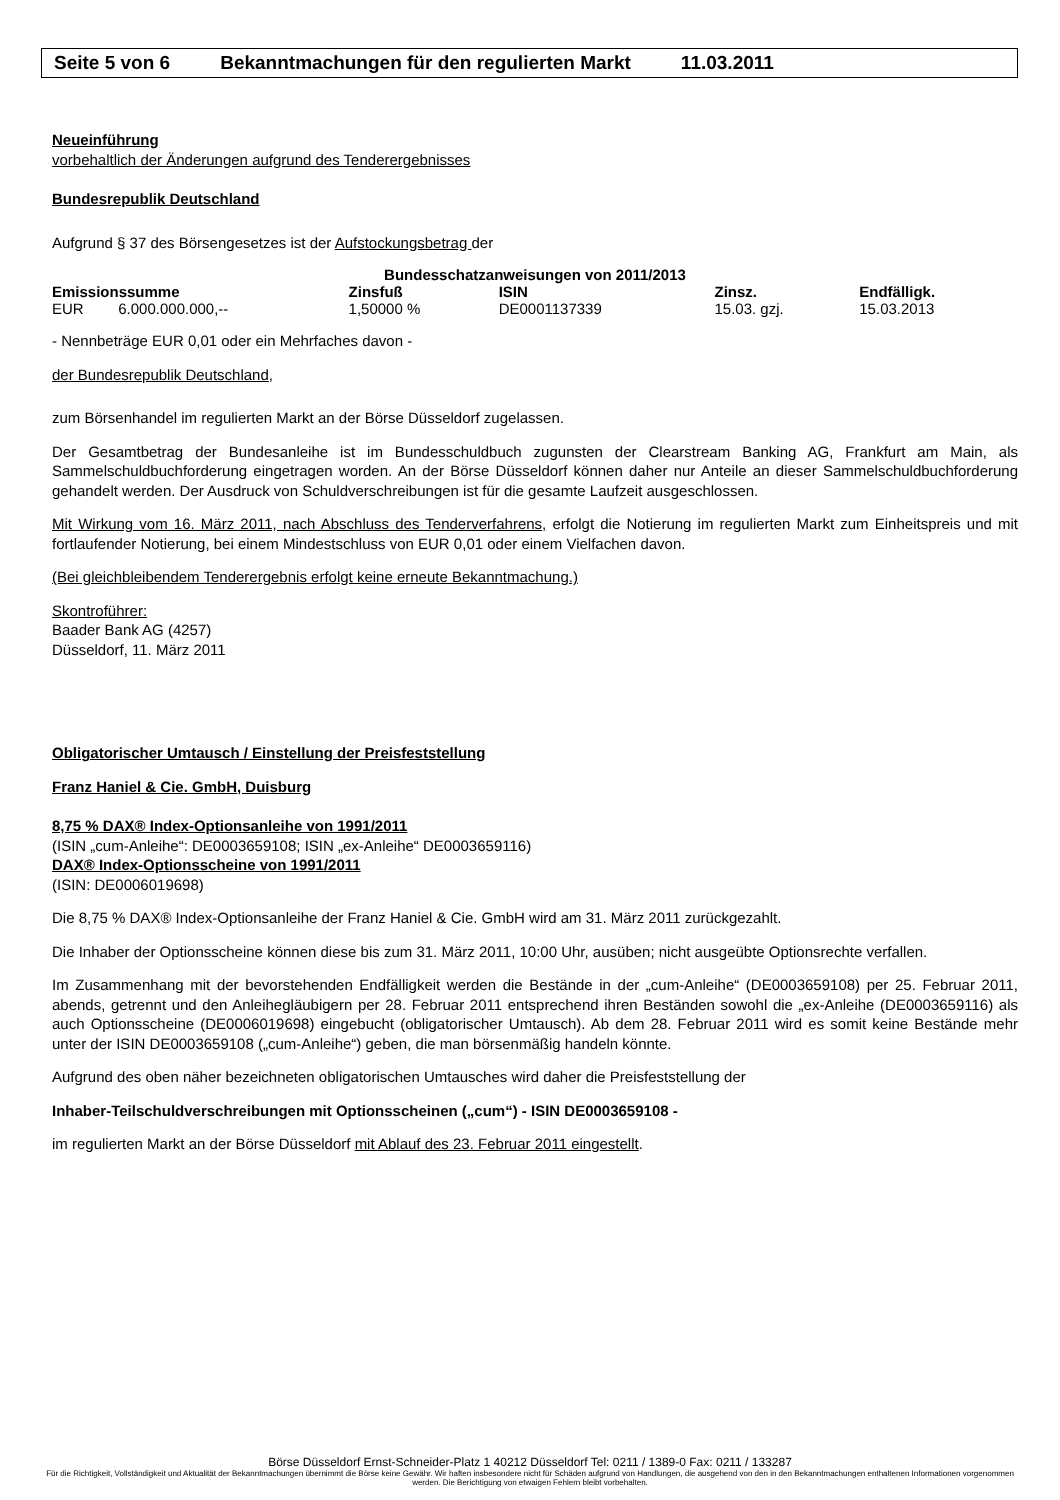Seite 5 von 6 Bekanntmachungen für den regulierten Markt 11.03.2011
Neueinführung
vorbehaltlich der Änderungen aufgrund des Tenderergebnisses
Bundesrepublik Deutschland
Aufgrund § 37 des Börsengesetzes ist der Aufstockungsbetrag der
| Bundesschatzanweisungen von 2011/2013 | | | | | |
| --- | --- | --- | --- | --- | --- |
| Emissionssumme | | Zinsfuß | ISIN | Zinsz. | Endfälligk. |
| EUR | 6.000.000.000,-- | 1,50000 % | DE0001137339 | 15.03. gzj. | 15.03.2013 |
- Nennbeträge EUR 0,01 oder ein Mehrfaches davon -
der Bundesrepublik Deutschland,
zum Börsenhandel im regulierten Markt an der Börse Düsseldorf zugelassen.
Der Gesamtbetrag der Bundesanleihe ist im Bundesschuldbuch zugunsten der Clearstream Banking AG, Frankfurt am Main, als Sammelschuldbuchforderung eingetragen worden. An der Börse Düsseldorf können daher nur Anteile an dieser Sammelschuldbuchforderung gehandelt werden. Der Ausdruck von Schuldverschreibungen ist für die gesamte Laufzeit ausgeschlossen.
Mit Wirkung vom 16. März 2011, nach Abschluss des Tenderverfahrens, erfolgt die Notierung im regulierten Markt zum Einheitspreis und mit fortlaufender Notierung, bei einem Mindestschluss von EUR 0,01 oder einem Vielfachen davon.
(Bei gleichbleibendem Tenderergebnis erfolgt keine erneute Bekanntmachung.)
Skontroführer:
Baader Bank AG (4257)
Düsseldorf, 11. März 2011
Obligatorischer Umtausch / Einstellung der Preisfeststellung
Franz Haniel & Cie. GmbH, Duisburg
8,75 % DAX® Index-Optionsanleihe von 1991/2011
(ISIN „cum-Anleihe“: DE0003659108; ISIN „ex-Anleihe“ DE0003659116)
DAX® Index-Optionsscheine von 1991/2011
(ISIN: DE0006019698)
Die 8,75 % DAX® Index-Optionsanleihe der Franz Haniel & Cie. GmbH wird am 31. März 2011 zurückgezahlt.
Die Inhaber der Optionsscheine können diese bis zum 31. März 2011, 10:00 Uhr, ausüben; nicht ausgeübte Optionsrechte verfallen.
Im Zusammenhang mit der bevorstehenden Endfälligkeit werden die Bestände in der „cum-Anleihe“ (DE0003659108) per 25. Februar 2011, abends, getrennt und den Anleihegläubigern per 28. Februar 2011 entsprechend ihren Beständen sowohl die „ex-Anleihe (DE0003659116) als auch Optionsscheine (DE0006019698) eingebucht (obligatorischer Umtausch). Ab dem 28. Februar 2011 wird es somit keine Bestände mehr unter der ISIN DE0003659108 („cum-Anleihe“) geben, die man börsenmäßig handeln könnte.
Aufgrund des oben näher bezeichneten obligatorischen Umtausches wird daher die Preisfeststellung der
Inhaber-Teilschuldverschreibungen mit Optionsscheinen („cum“) - ISIN DE0003659108 -
im regulierten Markt an der Börse Düsseldorf mit Ablauf des 23. Februar 2011 eingestellt.
Börse Düsseldorf Ernst-Schneider-Platz 1 40212 Düsseldorf Tel: 0211 / 1389-0 Fax: 0211 / 133287
Für die Richtigkeit, Vollständigkeit und Aktualität der Bekanntmachungen übernimmt die Börse keine Gewähr. Wir haften insbesondere nicht für Schäden aufgrund von Handlungen, die ausgehend von den in den Bekanntmachungen enthaltenen Informationen vorgenommen werden. Die Berichtigung von etwaigen Fehlern bleibt vorbehalten.